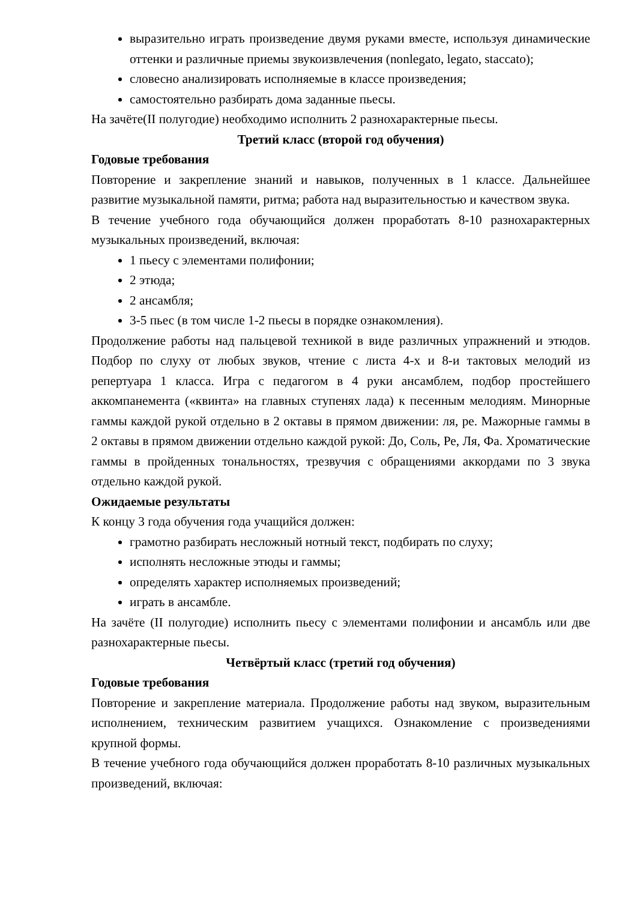выразительно играть произведение двумя руками вместе, используя динамические оттенки и различные приемы звукоизвлечения (nonlegato, legato, staccato);
словесно анализировать исполняемые в классе произведения;
самостоятельно разбирать дома заданные пьесы.
На зачёте(II полугодие) необходимо исполнить 2 разнохарактерные пьесы.
Третий класс (второй год обучения)
Годовые требования
Повторение и закрепление знаний и навыков, полученных в 1 классе. Дальнейшее развитие музыкальной памяти, ритма; работа над выразительностью и качеством звука.
В течение учебного года обучающийся должен проработать 8-10 разнохарактерных музыкальных произведений, включая:
1 пьесу с элементами полифонии;
2 этюда;
2 ансамбля;
3-5 пьес (в том числе 1-2 пьесы в порядке ознакомления).
Продолжение работы над пальцевой техникой в виде различных упражнений и этюдов. Подбор по слуху от любых звуков, чтение с листа 4-х и 8-и тактовых мелодий из репертуара 1 класса. Игра с педагогом в 4 руки ансамблем, подбор простейшего аккомпанемента («квинта» на главных ступенях лада) к песенным мелодиям. Минорные гаммы каждой рукой отдельно в 2 октавы в прямом движении: ля, ре. Мажорные гаммы в 2 октавы в прямом движении отдельно каждой рукой: До, Соль, Ре, Ля, Фа. Хроматические гаммы в пройденных тональностях, трезвучия с обращениями аккордами по 3 звука отдельно каждой рукой.
Ожидаемые результаты
К концу 3 года обучения года учащийся должен:
грамотно разбирать несложный нотный текст, подбирать по слуху;
исполнять несложные этюды и гаммы;
определять характер исполняемых произведений;
играть в ансамбле.
На зачёте (II полугодие) исполнить пьесу с элементами полифонии и ансамбль или две разнохарактерные пьесы.
Четвёртый класс (третий год обучения)
Годовые требования
Повторение и закрепление материала. Продолжение работы над звуком, выразительным исполнением, техническим развитием учащихся. Ознакомление с произведениями крупной формы.
В течение учебного года обучающийся должен проработать 8-10 различных музыкальных произведений, включая: